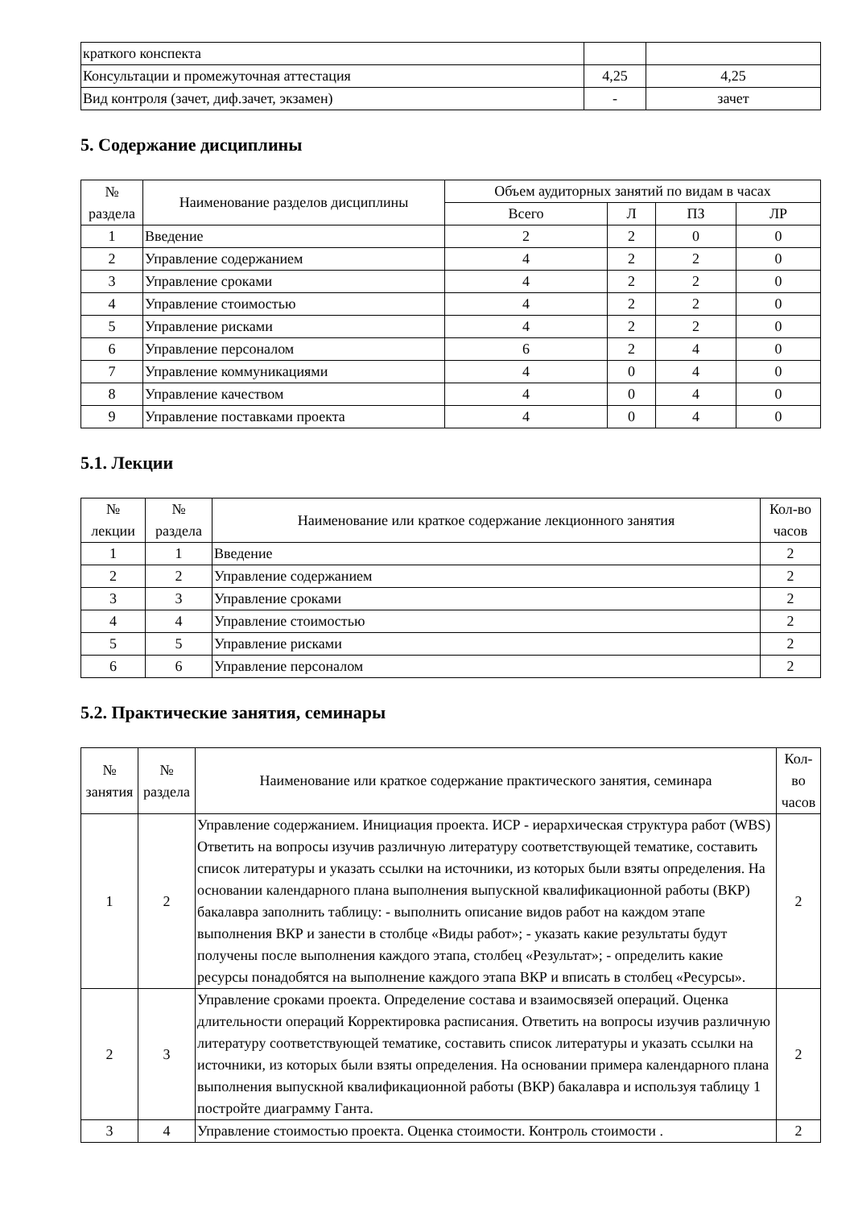| краткого конспекта | | |
| Консультации и промежуточная аттестация | 4,25 | 4,25 |
| Вид контроля (зачет, диф.зачет, экзамен) | - | зачет |
5. Содержание дисциплины
| № раздела | Наименование разделов дисциплины | Объем аудиторных занятий по видам в часах | | | |
| --- | --- | --- | --- | --- | --- |
| | | Всего | Л | ПЗ | ЛР |
| 1 | Введение | 2 | 2 | 0 | 0 |
| 2 | Управление содержанием | 4 | 2 | 2 | 0 |
| 3 | Управление сроками | 4 | 2 | 2 | 0 |
| 4 | Управление стоимостью | 4 | 2 | 2 | 0 |
| 5 | Управление рисками | 4 | 2 | 2 | 0 |
| 6 | Управление персоналом | 6 | 2 | 4 | 0 |
| 7 | Управление коммуникациями | 4 | 0 | 4 | 0 |
| 8 | Управление качеством | 4 | 0 | 4 | 0 |
| 9 | Управление поставками проекта | 4 | 0 | 4 | 0 |
5.1. Лекции
| № лекции | № раздела | Наименование или краткое содержание лекционного занятия | Кол-во часов |
| --- | --- | --- | --- |
| 1 | 1 | Введение | 2 |
| 2 | 2 | Управление содержанием | 2 |
| 3 | 3 | Управление сроками | 2 |
| 4 | 4 | Управление стоимостью | 2 |
| 5 | 5 | Управление рисками | 2 |
| 6 | 6 | Управление персоналом | 2 |
5.2. Практические занятия, семинары
| № занятия | № раздела | Наименование или краткое содержание практического занятия, семинара | Кол- во часов |
| --- | --- | --- | --- |
| 1 | 2 | Управление содержанием. Инициация проекта. ИСР - иерархическая структура работ (WBS) Ответить на вопросы изучив различную литературу соответствующей тематике, составить список литературы и указать ссылки на источники, из которых были взяты определения. На основании календарного плана выполнения выпускной квалификационной работы (ВКР) бакалавра заполнить таблицу: - выполнить описание видов работ на каждом этапе выполнения ВКР и занести в столбце «Виды работ»; - указать какие результаты будут получены после выполнения каждого этапа, столбец «Результат»; - определить какие ресурсы понадобятся на выполнение каждого этапа ВКР и вписать в столбец «Ресурсы». | 2 |
| 2 | 3 | Управление сроками проекта. Определение состава и взаимосвязей операций. Оценка длительности операций Корректировка расписания. Ответить на вопросы изучив различную литературу соответствующей тематике, составить список литературы и указать ссылки на источники, из которых были взяты определения. На основании примера календарного плана выполнения выпускной квалификационной работы (ВКР) бакалавра и используя таблицу 1 постройте диаграмму Ганта. | 2 |
| 3 | 4 | Управление стоимостью проекта. Оценка стоимости. Контроль стоимости . | 2 |